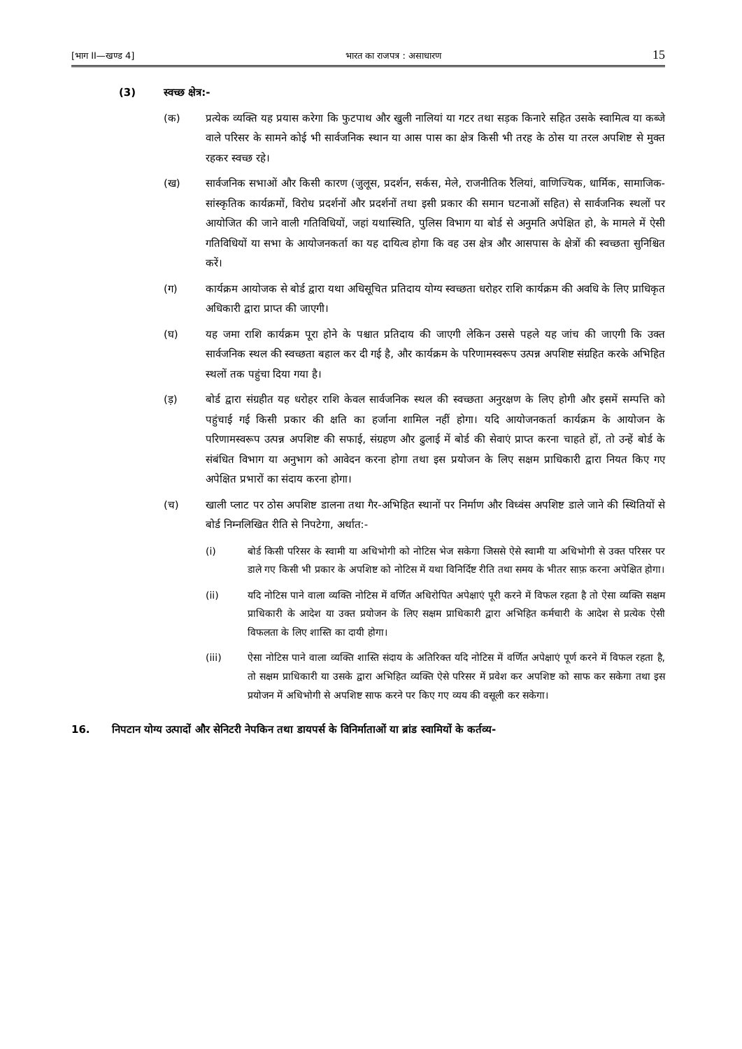[भाग II—खण्ड 4] भारत का राजपत्र : असाधारण 15
(3) स्वच्छ क्षेत्र:-
(क) प्रत्येक व्यक्ति यह प्रयास करेगा कि फुटपाथ और खुली नालियां या गटर तथा सड़क किनारे सहित उसके स्वामित्व या कब्जे वाले परिसर के सामने कोई भी सार्वजनिक स्थान या आस पास का क्षेत्र किसी भी तरह के ठोस या तरल अपशिष्ट से मुक्त रहकर स्वच्छ रहे।
(ख) सार्वजनिक सभाओं और किसी कारण (जुलूस, प्रदर्शन, सर्कस, मेले, राजनीतिक रैलियां, वाणिज्यिक, धार्मिक, सामाजिक-सांस्कृतिक कार्यक्रमों, विरोध प्रदर्शनों और प्रदर्शनों तथा इसी प्रकार की समान घटनाओं सहित) से सार्वजनिक स्थलों पर आयोजित की जाने वाली गतिविधियों, जहां यथास्थिति, पुलिस विभाग या बोर्ड से अनुमति अपेक्षित हो, के मामले में ऐसी गतिविधियों या सभा के आयोजनकर्ता का यह दायित्व होगा कि वह उस क्षेत्र और आसपास के क्षेत्रों की स्वच्छता सुनिश्चित करें।
(ग) कार्यक्रम आयोजक से बोर्ड द्वारा यथा अधिसूचित प्रतिदाय योग्य स्वच्छता धरोहर राशि कार्यक्रम की अवधि के लिए प्राधिकृत अधिकारी द्वारा प्राप्त की जाएगी।
(घ) यह जमा राशि कार्यक्रम पूरा होने के पश्चात प्रतिदाय की जाएगी लेकिन उससे पहले यह जांच की जाएगी कि उक्त सार्वजनिक स्थल की स्वच्छता बहाल कर दी गई है, और कार्यक्रम के परिणामस्वरूप उत्पन्न अपशिष्ट संग्रहित करके अभिहित स्थलों तक पहुंचा दिया गया है।
(ड़) बोर्ड द्वारा संग्रहीत यह धरोहर राशि केवल सार्वजनिक स्थल की स्वच्छता अनुरक्षण के लिए होगी और इसमें सम्पत्ति को पहुंचाई गई किसी प्रकार की क्षति का हर्जाना शामिल नहीं होगा। यदि आयोजनकर्ता कार्यक्रम के आयोजन के परिणामस्वरूप उत्पन्न अपशिष्ट की सफाई, संग्रहण और ढुलाई में बोर्ड की सेवाएं प्राप्त करना चाहते हों, तो उन्हें बोर्ड के संबंधित विभाग या अनुभाग को आवेदन करना होगा तथा इस प्रयोजन के लिए सक्षम प्राधिकारी द्वारा नियत किए गए अपेक्षित प्रभारों का संदाय करना होगा।
(च) खाली प्लाट पर ठोस अपशिष्ट डालना तथा गैर-अभिहित स्थानों पर निर्माण और विध्वंस अपशिष्ट डाले जाने की स्थितियों से बोर्ड निम्नलिखित रीति से निपटेगा, अर्थात:-
(i) बोर्ड किसी परिसर के स्वामी या अधिभोगी को नोटिस भेज सकेगा जिससे ऐसे स्वामी या अधिभोगी से उक्त परिसर पर डाले गए किसी भी प्रकार के अपशिष्ट को नोटिस में यथा विनिर्दिष्ट रीति तथा समय के भीतर साफ़ करना अपेक्षित होगा।
(ii) यदि नोटिस पाने वाला व्यक्ति नोटिस में वर्णित अधिरोपित अपेक्षाएं पूरी करने में विफल रहता है तो ऐसा व्यक्ति सक्षम प्राधिकारी के आदेश या उक्त प्रयोजन के लिए सक्षम प्राधिकारी द्वारा अभिहित कर्मचारी के आदेश से प्रत्येक ऐसी विफलता के लिए शास्ति का दायी होगा।
(iii) ऐसा नोटिस पाने वाला व्यक्ति शास्ति संदाय के अतिरिक्त यदि नोटिस में वर्णित अपेक्षाएं पूर्ण करने में विफल रहता है, तो सक्षम प्राधिकारी या उसके द्वारा अभिहित व्यक्ति ऐसे परिसर में प्रवेश कर अपशिष्ट को साफ कर सकेगा तथा इस प्रयोजन में अधिभोगी से अपशिष्ट साफ करने पर किए गए व्यय की वसूली कर सकेगा।
16. निपटान योग्य उत्पादों और सेनिटरी नेपकिन तथा डायपर्स के विनिर्माताओं या ब्रांड स्वामियों के कर्तव्य-